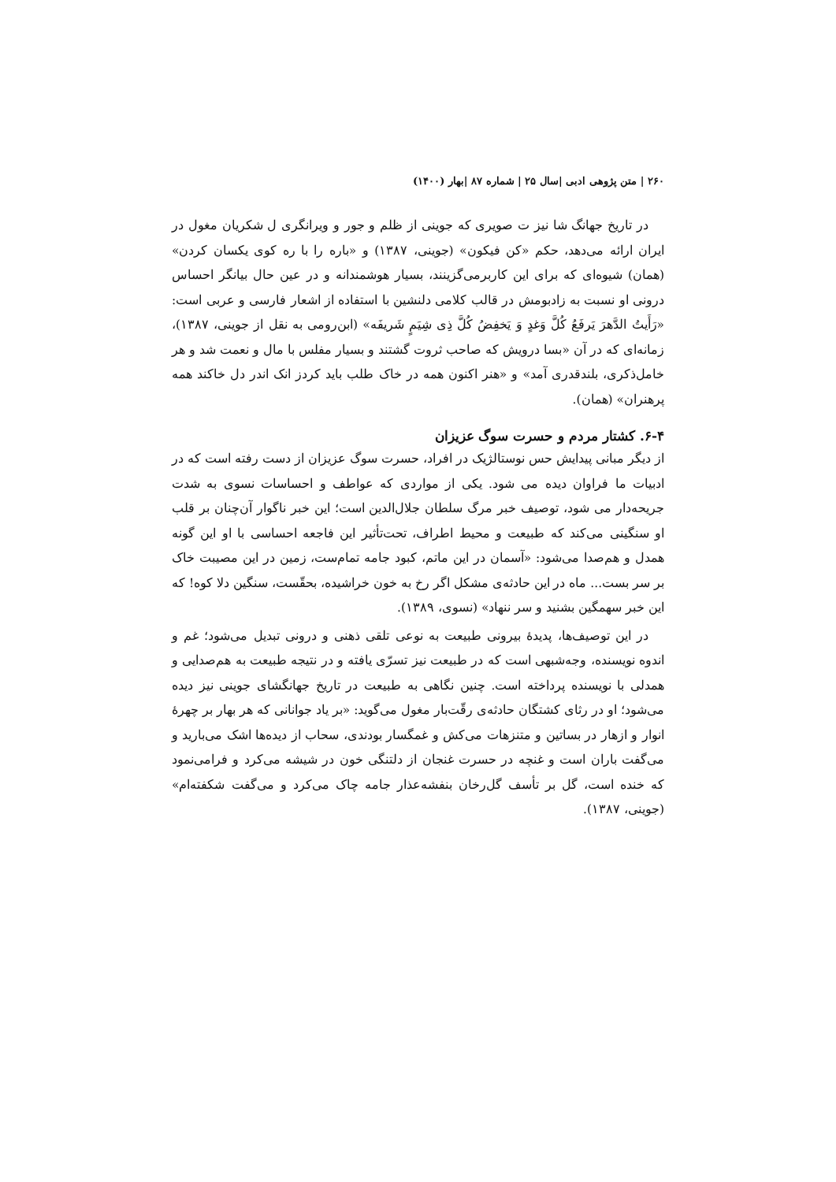۲۶۰ | متن پژوهی ادبی |سال ۲۵ | شماره ۸۷ |بهار (۱۴۰۰)
در تاریخ جهانگ شا نیز ت صویری که جوینی از ظلم و جور و ویرانگری ل شکریان مغول در ایران ارائه می‌دهد، حکم «کن فیکون» (جوینی، ۱۳۸۷) و «باره را با ره کوی یکسان کردن» (همان) شیوه‌ای که برای این کاربرمی‌گزینند، بسیار هوشمندانه و در عین حال بیانگر احساس درونی او نسبت به زادبومش در قالب کلامی دلنشین با استفاده از اشعار فارسی و عربی است: «رَأَیتُ الدَّهرَ یَرفَعُ کُلَّ وَغدٍ وَ یَخفِضُ کُلَّ ذِی شِیَمٍ شَریفَه» (ابن‌رومی به نقل از جوینی، ۱۳۸۷)، زمانه‌ای که در آن «بسا درویش که صاحب ثروت گشتند و بسیار مفلس با مال و نعمت شد و هر خامل‌ذکری، بلندقدری آمد» و «هنر اکنون همه در خاک طلب باید کردز انک اندر دل خاکند همه پرهنران» (همان).
۶-۴. کشتار مردم و حسرت سوگ عزیزان
از دیگر مبانی پیدایش حس نوستالژیک در افراد، حسرت سوگ عزیزان از دست رفته است که در ادبیات ما فراوان دیده می شود. یکی از مواردی که عواطف و احساسات نسوی به شدت جریحه‌دار می شود، توصیف خبر مرگ سلطان جلال‌الدین است؛ این خبر ناگوار آن‌چنان بر قلب او سنگینی می‌کند که طبیعت و محیط اطراف، تحت‌تأثیر این فاجعه احساسی با او این گونه همدل و هم‌صدا می‌شود: «آسمان در این ماتم، کبود جامه تمام‌ست، زمین در این مصیبت خاک بر سر بست... ماه در این حادثه‌ی مشکل اگر رخ به خون خراشیده، بحقّست، سنگین دلا کوه! که این خبر سهمگین بشنید و سر ننهاد» (نسوی، ۱۳۸۹).
در این توصیف‌ها، پدیدهٔ بیرونی طبیعت به نوعی تلقی ذهنی و درونی تبدیل می‌شود؛ غم و اندوه نویسنده، وجه‌شبهی است که در طبیعت نیز تسرّی یافته و در نتیجه طبیعت به هم‌صدایی و همدلی با نویسنده پرداخته است. چنین نگاهی به طبیعت در تاریخ جهانگشای جوینی نیز دیده می‌شود؛ او در رثای کشتگان حادثه‌ی رقّت‌بار مغول می‌گوید: «بر یاد جوانانی که هر بهار بر چهرهٔ انوار و ازهار در بساتین و متنزهات می‌کش و غمگسار بودندی، سحاب از دیده‌ها اشک می‌بارید و می‌گفت باران است و غنچه در حسرت غنجان از دلتنگی خون در شیشه می‌کرد و فرامی‌نمود که خنده است، گل بر تأسف گل‌رخان بنفشه‌عذار جامه چاک می‌کرد و می‌گفت شکفته‌ام» (جوینی، ۱۳۸۷).